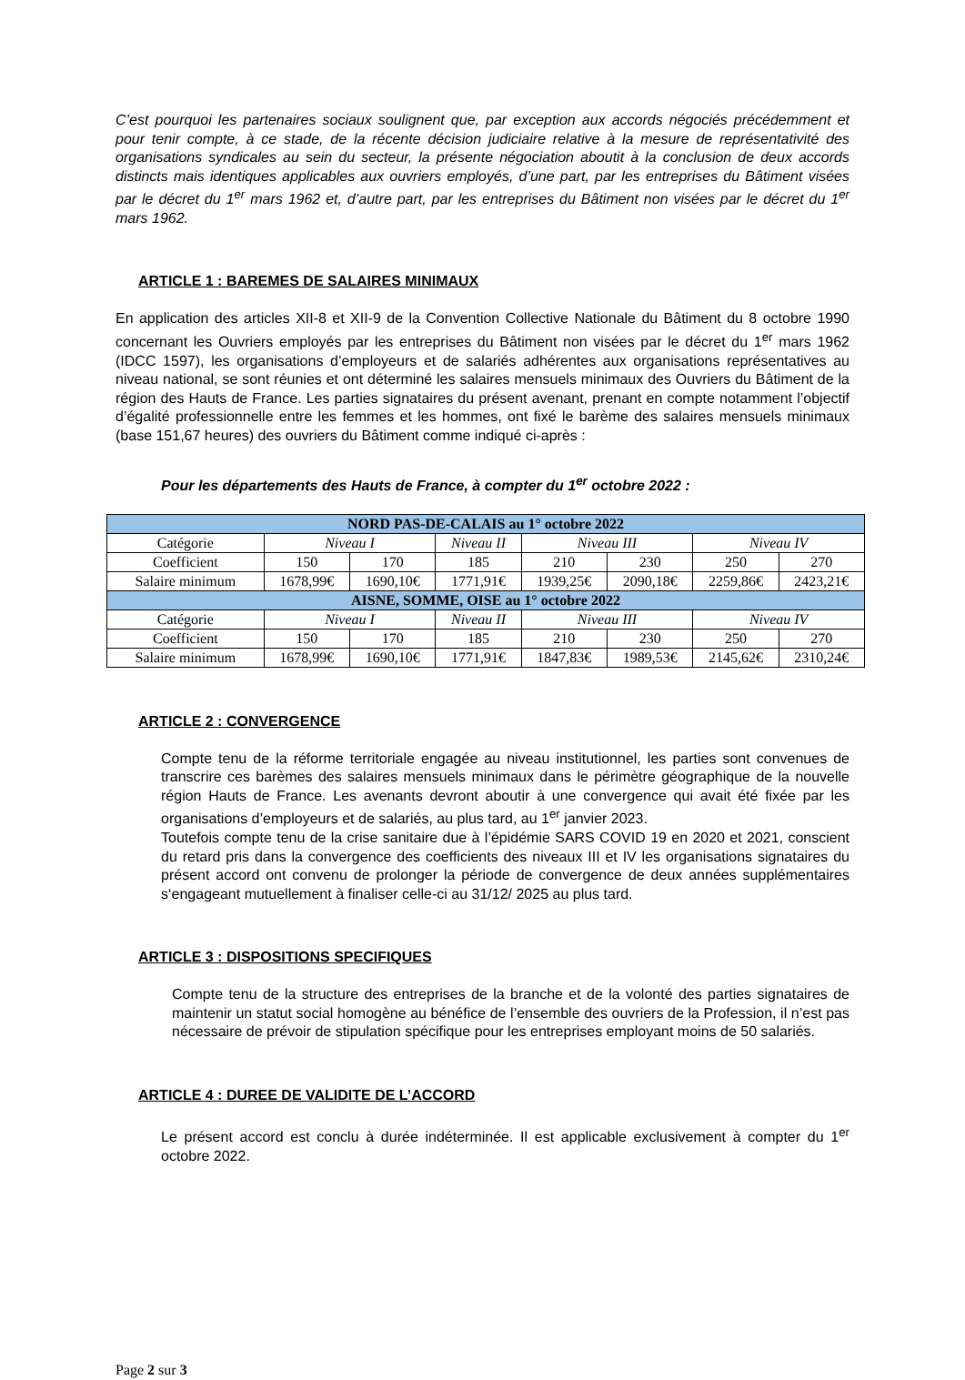C’est pourquoi les partenaires sociaux soulignent que, par exception aux accords négociés précédemment et pour tenir compte, à ce stade, de la récente décision judiciaire relative à la mesure de représentativité des organisations syndicales au sein du secteur, la présente négociation aboutit à la conclusion de deux accords distincts mais identiques applicables aux ouvriers employés, d’une part, par les entreprises du Bâtiment visées par le décret du 1<sup>er</sup> mars 1962 et, d’autre part, par les entreprises du Bâtiment non visées par le décret du 1<sup>er</sup> mars 1962.
ARTICLE 1 : BAREMES DE SALAIRES MINIMAUX
En application des articles XII-8 et XII-9 de la Convention Collective Nationale du Bâtiment du 8 octobre 1990 concernant les Ouvriers employés par les entreprises du Bâtiment non visées par le décret du 1<sup>er</sup> mars 1962 (IDCC 1597), les organisations d’employeurs et de salariés adhérentes aux organisations représentatives au niveau national, se sont réunies et ont déterminé les salaires mensuels minimaux des Ouvriers du Bâtiment de la région des Hauts de France. Les parties signataires du présent avenant, prenant en compte notamment l’objectif d’égalité professionnelle entre les femmes et les hommes, ont fixé le barème des salaires mensuels minimaux (base 151,67 heures) des ouvriers du Bâtiment comme indiqué ci-après :
Pour les départements des Hauts de France, à compter du 1<sup>er</sup> octobre 2022 :
| NORD PAS-DE-CALAIS au 1° octobre 2022 | | | | | | | |
| --- | --- | --- | --- | --- | --- | --- | --- |
| Catégorie | Niveau I | | Niveau II | Niveau III | | Niveau IV | |
| Coefficient | 150 | 170 | 185 | 210 | 230 | 250 | 270 |
| Salaire minimum | 1678,99€ | 1690,10€ | 1771,91€ | 1939,25€ | 2090,18€ | 2259,86€ | 2423,21€ |
| AISNE, SOMME, OISE au 1° octobre 2022 | | | | | | | |
| Catégorie | Niveau I | | Niveau II | Niveau III | | Niveau IV | |
| Coefficient | 150 | 170 | 185 | 210 | 230 | 250 | 270 |
| Salaire minimum | 1678,99€ | 1690,10€ | 1771,91€ | 1847,83€ | 1989,53€ | 2145,62€ | 2310,24€ |
ARTICLE 2 : CONVERGENCE
Compte tenu de la réforme territoriale engagée au niveau institutionnel, les parties sont convenues de transcrire ces barèmes des salaires mensuels minimaux dans le périmètre géographique de la nouvelle région Hauts de France. Les avenants devront aboutir à une convergence qui avait été fixée par les organisations d’employeurs et de salariés, au plus tard, au 1<sup>er</sup> janvier 2023.
Toutefois compte tenu de la crise sanitaire due à l’épidémie SARS COVID 19 en 2020 et 2021, conscient du retard pris dans la convergence des coefficients des niveaux III et IV les organisations signataires du présent accord ont convenu de prolonger la période de convergence de deux années supplémentaires s‘engageant mutuellement à finaliser celle-ci au 31/12/ 2025 au plus tard.
ARTICLE 3 : DISPOSITIONS SPECIFIQUES
Compte tenu de la structure des entreprises de la branche et de la volonté des parties signataires de maintenir un statut social homogène au bénéfice de l’ensemble des ouvriers de la Profession, il n’est pas nécessaire de prévoir de stipulation spécifique pour les entreprises employant moins de 50 salariés.
ARTICLE 4 : DUREE DE VALIDITE DE L’ACCORD
Le présent accord est conclu à durée indéterminée. Il est applicable exclusivement à compter du 1<sup>er</sup> octobre 2022.
Page 2 sur 3